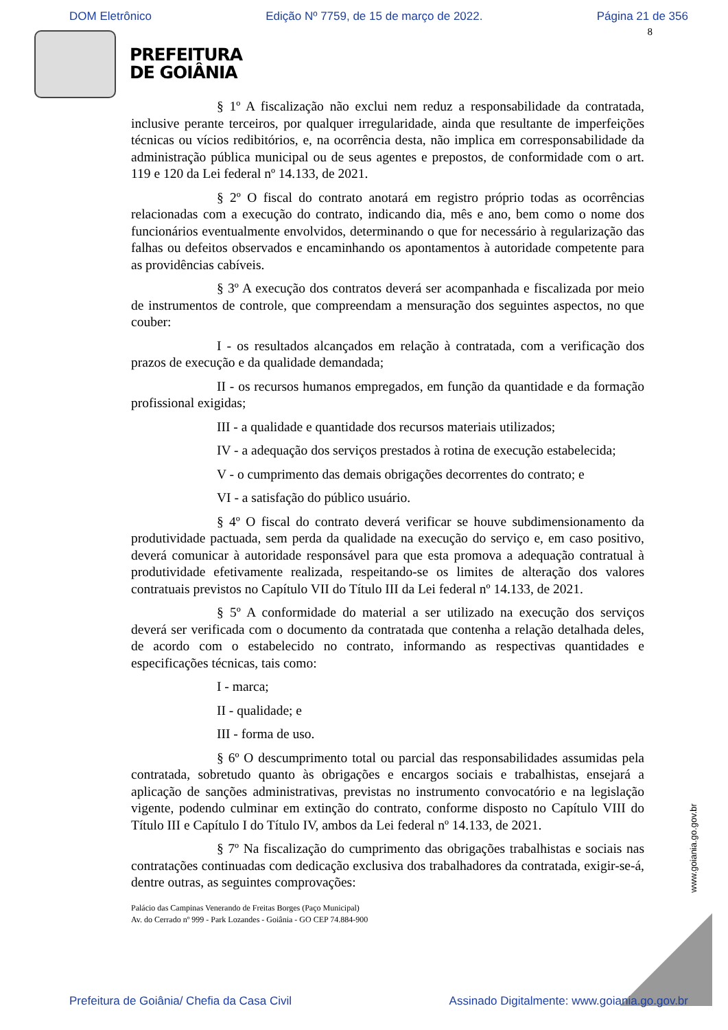DOM Eletrônico Edição Nº 7759, de 15 de março de 2022. Página 21 de 356
8
PREFEITURA
DE GOIÂNIA
§ 1º A fiscalização não exclui nem reduz a responsabilidade da contratada, inclusive perante terceiros, por qualquer irregularidade, ainda que resultante de imperfeições técnicas ou vícios redibitórios, e, na ocorrência desta, não implica em corresponsabilidade da administração pública municipal ou de seus agentes e prepostos, de conformidade com o art. 119 e 120 da Lei federal nº 14.133, de 2021.
§ 2º O fiscal do contrato anotará em registro próprio todas as ocorrências relacionadas com a execução do contrato, indicando dia, mês e ano, bem como o nome dos funcionários eventualmente envolvidos, determinando o que for necessário à regularização das falhas ou defeitos observados e encaminhando os apontamentos à autoridade competente para as providências cabíveis.
§ 3º A execução dos contratos deverá ser acompanhada e fiscalizada por meio de instrumentos de controle, que compreendam a mensuração dos seguintes aspectos, no que couber:
I - os resultados alcançados em relação à contratada, com a verificação dos prazos de execução e da qualidade demandada;
II - os recursos humanos empregados, em função da quantidade e da formação profissional exigidas;
III - a qualidade e quantidade dos recursos materiais utilizados;
IV - a adequação dos serviços prestados à rotina de execução estabelecida;
V - o cumprimento das demais obrigações decorrentes do contrato; e
VI - a satisfação do público usuário.
§ 4º O fiscal do contrato deverá verificar se houve subdimensionamento da produtividade pactuada, sem perda da qualidade na execução do serviço e, em caso positivo, deverá comunicar à autoridade responsável para que esta promova a adequação contratual à produtividade efetivamente realizada, respeitando-se os limites de alteração dos valores contratuais previstos no Capítulo VII do Título III da Lei federal nº 14.133, de 2021.
§ 5º A conformidade do material a ser utilizado na execução dos serviços deverá ser verificada com o documento da contratada que contenha a relação detalhada deles, de acordo com o estabelecido no contrato, informando as respectivas quantidades e especificações técnicas, tais como:
I - marca;
II - qualidade; e
III - forma de uso.
§ 6º O descumprimento total ou parcial das responsabilidades assumidas pela contratada, sobretudo quanto às obrigações e encargos sociais e trabalhistas, ensejará a aplicação de sanções administrativas, previstas no instrumento convocatório e na legislação vigente, podendo culminar em extinção do contrato, conforme disposto no Capítulo VIII do Título III e Capítulo I do Título IV, ambos da Lei federal nº 14.133, de 2021.
§ 7º Na fiscalização do cumprimento das obrigações trabalhistas e sociais nas contratações continuadas com dedicação exclusiva dos trabalhadores da contratada, exigir-se-á, dentre outras, as seguintes comprovações:
Palácio das Campinas Venerando de Freitas Borges (Paço Municipal)
Av. do Cerrado nº 999 - Park Lozandes - Goiânia - GO CEP 74.884-900
www.goiania.go.gov.br
Prefeitura de Goiânia/ Chefia da Casa Civil Assinado Digitalmente: www.goiania.go.gov.br